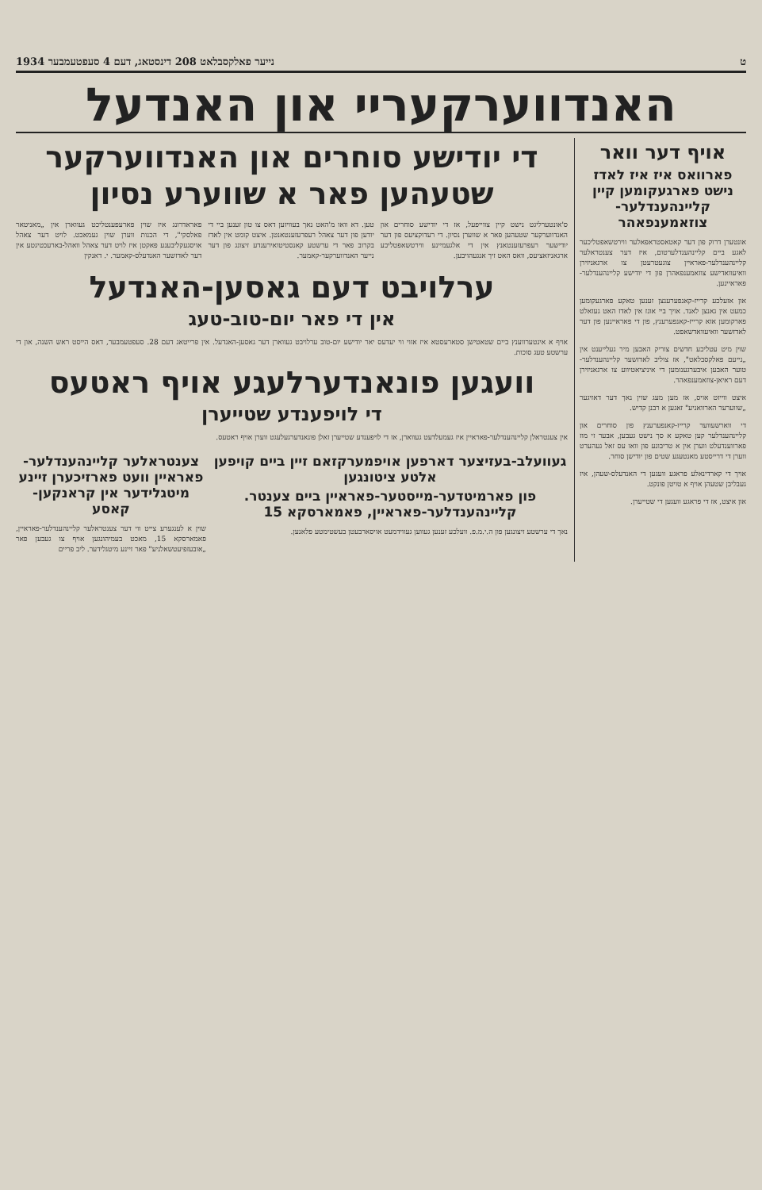ט נייער פאלקסבלאט 208 דינסטאג, דעם 4 סעפטעמבער 1934
האנדווערקעריי און האנדעל
אויף דער וואר
פארוואס איז איז לאדז נישט פארגעקומען קיין קליינהענדלער-צוזאמענפאהר
אונטערן דרוק פון דער קאטאסטראפאלער ווירטשאפטליכער לאגע ביים קליינהענדלערטום, איז דער צענטראלער קליינהענדלער-פאראיין צוגעטרעטן צו ארגאניזירן וואיעוואדישע צוזאמענפאהרן פון די יודישע קליינהענדלער-פאראיינען.
און אזעלכע קרייז-קאנפערענצן זענען טאקע פארגעקומען כמעט אין גאנצן לאנד. אויך ביי אונז אין לאדז האט געזאלט פארקומען אזא קרייז-קאנפערענץ, פון די פאראיינען פון דער לאדזשער וואיעוואדשאפט.
שוין מיט עטליכע חדשים צוריק האבען מיר געלייענט אין „נייעם פאלקסבלאט", אז צוליב לאדזשער קליינהענדלער-טוער האבען איבערגענומען די איניציאטיווע צו ארגאניזירן דעם ראיאן-צוזאמענפאהר.
איצט ווייזט אויס, אז מען מעג שוין נאך דער דאזיגער „שווערער הארוואניע" זאגען א רבנן קדיש.
די ווארשעווער קרייז-קאנפערענץ פון סוחרים און קליינהענדלער קען טאקע א סך נישט געבען, אבער זי מוז פארווענדעלט ווערן אין א טריבונע פון וואו עס זאל געהערט ווערן די דרייסטע מאנטעגע שטים פון יודישן סוחר.
אויך די קארדינאלע פראגע וועגען די האנדעלס-שעהן, איז געבליבן שטעהן אויף א טויטן פונקט.
און איצט, אז די פראגע וועגען די שטייערן.
די יודישע סוחרים און האנדווערקער
שטעהען פאר א שווערע נסיון
ס'אונטערליגט נישט קיין צווייפעל, אז די יודישע סוחרים און האנדווערקער שטעהען פאר א שווערן נסיון. די רעדוקציעס פון דער יודישער רעפרעזענטאנץ אין די אלגעמיינע ווירטשאפטליכע ארגאניזאציעס, וואס האט זיך אנגעהויבען.
טען. דא וואו מ'האט נאך בעוויזען דאס צו טון זענען ביי די יודען פון דער צאהל רעפרעזענטאנטן. איצט קומט אין לאדז בקרוב פאר די ערשטע קאנסטיטואירענדע זיצונג פון דער נייער האנדווערקער-קאמער.
פאראדרונג איז שוין פארעפענטליכט געווארן אין „מאניטאר פאלסקי", די הכנות ווערן שוין געמאכט. לויט דער צאהל אויסגעקליבענע פאקטן איז לויט דער צאהל וואהל-בארעכטיגטע אין דער לאדזשער האנדעלס-קאמער. י. דאנקין
ערלויבט דעם גאסען-האנדעל
אין די פאר יום-טוב-טעג
אויף א אינטערווענץ ביים שטאטישן סטארעסטא איז אזוי ווי יעדעס יאר יודישע יום-טוב ערלויבט געווארן דער גאסען-האנדעל. אין פרייטאג דעם 28. סעפטעמבער, דאס הייסט ראש השנה, און די ערשטע טעג סוכות.
וועגען פונאנדערלעגע אויף ראטעס
די לויפענדע שטייערן
אין צענטראלן קליינהענדלער-פאראיין איז געמעלדעט געווארן, אז די לויפענדע שטייערן זאלן פונאנדערגעלעגט ווערן אויף ראטעס.
געוועלב-בעזיצער דארפען אויפמערקזאם זיין ביים קויפען אלטע ציטונגען
פון פארמיטדער-מייסטער-פאראיין ביים צענטר. קליינהענדלער-פאראיין, פאמארסקא 15
נאך די ערשטע זיצונגען פון ה.י.מ.פ. וועלכע זענען געווען געווידמעט אויסארבעטן בעשטימטע פלאנען.
צענטראלער קליינהענדלער-פאראיין וועט פארזיכערן זיינע מיטגלידער אין קראנקען-קאסע
שוין א לענגערע צייט ווי דער צענטראלער קליינהענדלער-פאראיין, פאמארסקא 15, מאכט בעמיהונגען אויף צו געבען פאר „אובעזפיעטשאלניע" פאר זיינע מיטגלידער. ליב פריים